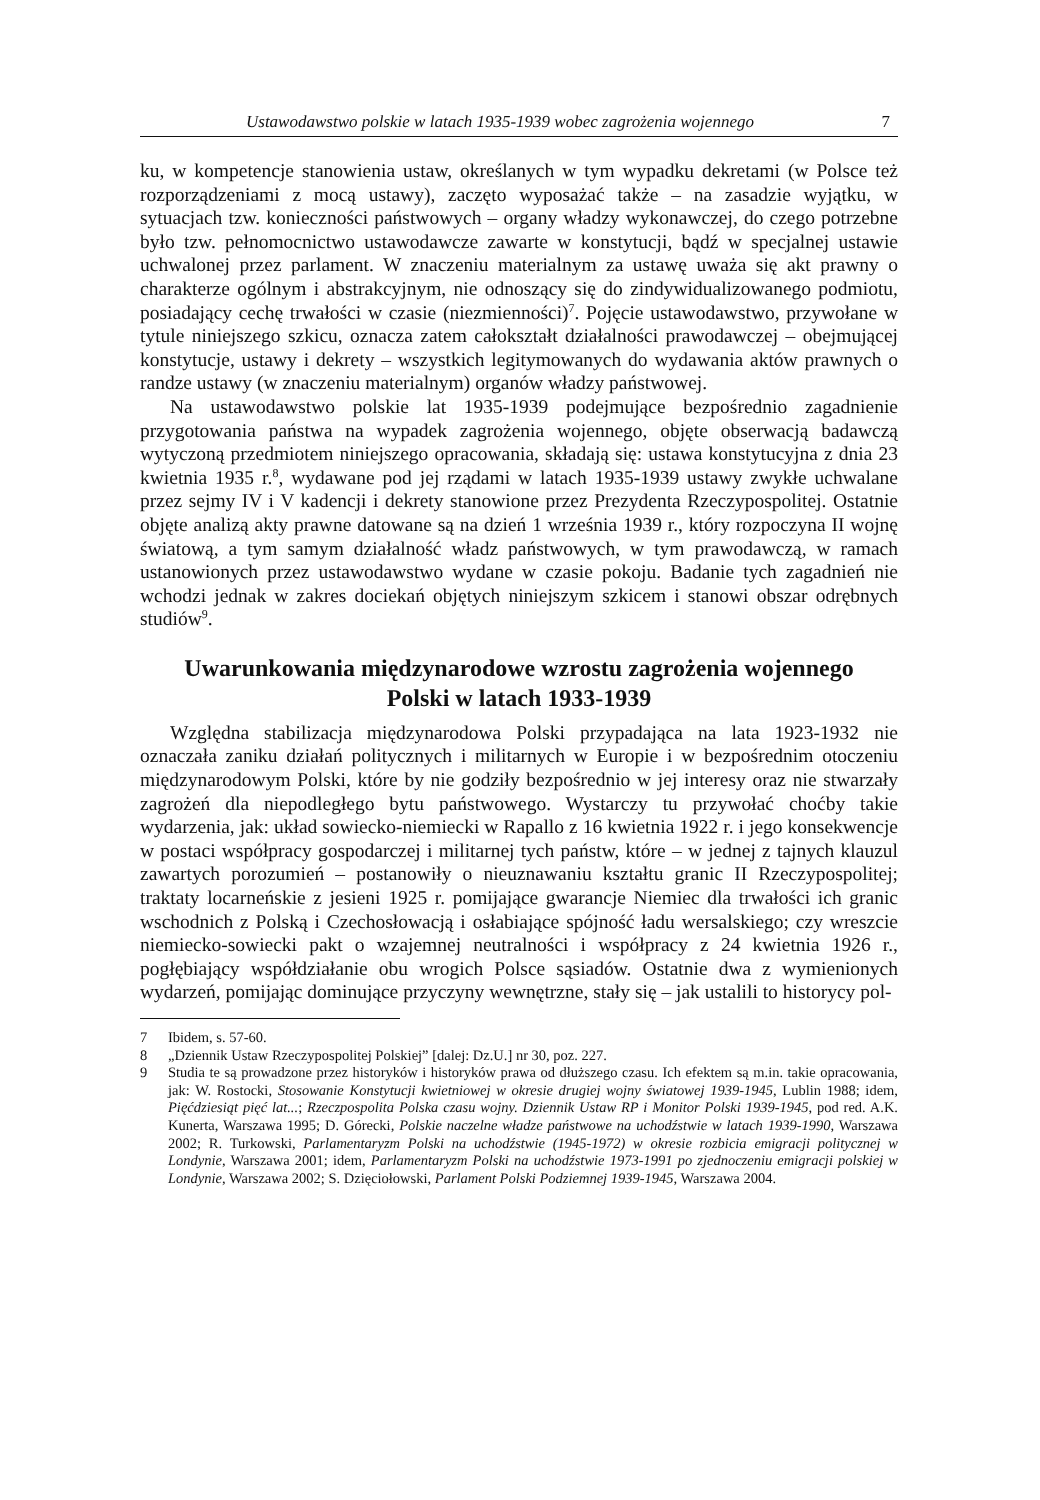Ustawodawstwo polskie w latach 1935-1939 wobec zagrożenia wojennego 7
ku, w kompetencje stanowienia ustaw, określanych w tym wypadku dekretami (w Polsce też rozporządzeniami z mocą ustawy), zaczęto wyposażać także – na zasadzie wyjątku, w sytuacjach tzw. konieczności państwowych – organy władzy wykonawczej, do czego potrzebne było tzw. pełnomocnictwo ustawodawcze zawarte w konstytucji, bądź w specjalnej ustawie uchwalonej przez parlament. W znaczeniu materialnym za ustawę uważa się akt prawny o charakterze ogólnym i abstrakcyjnym, nie odnoszący się do zindywidualizowanego podmiotu, posiadający cechę trwałości w czasie (niezmienności)<sup>7</sup>. Pojęcie ustawodawstwo, przywołane w tytule niniejszego szkicu, oznacza zatem całokształt działalności prawodawczej – obejmującej konstytucje, ustawy i dekrety – wszystkich legitymowanych do wydawania aktów prawnych o randze ustawy (w znaczeniu materialnym) organów władzy państwowej.
Na ustawodawstwo polskie lat 1935-1939 podejmujące bezpośrednio zagadnienie przygotowania państwa na wypadek zagrożenia wojennego, objęte obserwacją badawczą wytyczoną przedmiotem niniejszego opracowania, składają się: ustawa konstytucyjna z dnia 23 kwietnia 1935 r.<sup>8</sup>, wydawane pod jej rządami w latach 1935-1939 ustawy zwykłe uchwalane przez sejmy IV i V kadencji i dekrety stanowione przez Prezydenta Rzeczypospolitej. Ostatnie objęte analizą akty prawne datowane są na dzień 1 września 1939 r., który rozpoczyna II wojnę światową, a tym samym działalność władz państwowych, w tym prawodawczą, w ramach ustanowionych przez ustawodawstwo wydane w czasie pokoju. Badanie tych zagadnień nie wchodzi jednak w zakres dociekań objętych niniejszym szkicem i stanowi obszar odrębnych studiów<sup>9</sup>.
Uwarunkowania międzynarodowe wzrostu zagrożenia wojennego
Polski w latach 1933-1939
Względna stabilizacja międzynarodowa Polski przypadająca na lata 1923-1932 nie oznaczała zaniku działań politycznych i militarnych w Europie i w bezpośrednim otoczeniu międzynarodowym Polski, które by nie godziły bezpośrednio w jej interesy oraz nie stwarzały zagrożeń dla niepodległego bytu państwowego. Wystarczy tu przywołać choćby takie wydarzenia, jak: układ sowiecko-niemiecki w Rapallo z 16 kwietnia 1922 r. i jego konsekwencje w postaci współpracy gospodarczej i militarnej tych państw, które – w jednej z tajnych klauzul zawartych porozumień – postanowiły o nieuznawaniu kształtu granic II Rzeczypospolitej; traktaty locarneńskie z jesieni 1925 r. pomijające gwarancje Niemiec dla trwałości ich granic wschodnich z Polską i Czechosłowacją i osłabiające spójność ładu wersalskiego; czy wreszcie niemiecko-sowiecki pakt o wzajemnej neutralności i współpracy z 24 kwietnia 1926 r., pogłębiający współdziałanie obu wrogich Polsce sąsiadów. Ostatnie dwa z wymienionych wydarzeń, pomijając dominujące przyczyny wewnętrzne, stały się – jak ustalili to historycy pol-
7 Ibidem, s. 57-60.
8 „Dziennik Ustaw Rzeczypospolitej Polskiej” [dalej: Dz.U.] nr 30, poz. 227.
9 Studia te są prowadzone przez historyków i historyków prawa od dłuższego czasu. Ich efektem są m.in. takie opracowania, jak: W. Rostocki, Stosowanie Konstytucji kwietniowej w okresie drugiej wojny światowej 1939-1945, Lublin 1988; idem, Pięćdziesiąt pięć lat...; Rzeczpospolita Polska czasu wojny. Dziennik Ustaw RP i Monitor Polski 1939-1945, pod red. A.K. Kunerta, Warszawa 1995; D. Górecki, Polskie naczelne władze państwowe na uchodźstwie w latach 1939-1990, Warszawa 2002; R. Turkowski, Parlamentaryzm Polski na uchodźstwie (1945-1972) w okresie rozbicia emigracji politycznej w Londynie, Warszawa 2001; idem, Parlamentaryzm Polski na uchodźstwie 1973-1991 po zjednoczeniu emigracji polskiej w Londynie, Warszawa 2002; S. Dzięciołowski, Parlament Polski Podziemnej 1939-1945, Warszawa 2004.